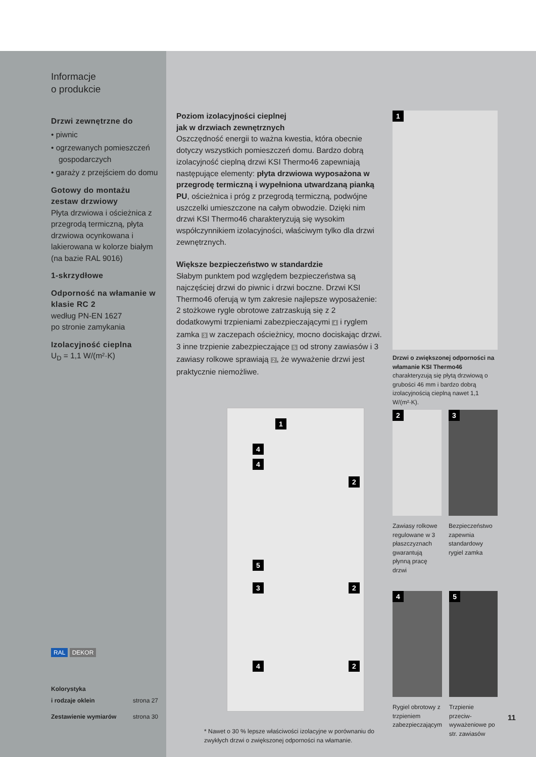Informacje
o produkcie
Drzwi zewnętrzne do
• piwnic
• ogrzewanych pomieszczeń gospodarczych
• garaży z przejściem do domu
Gotowy do montażu zestaw drzwiowy
Płyta drzwiowa i ościeżnica z przegrodą termiczną, płyta drzwiowa ocynkowana i lakierowana w kolorze białym (na bazie RAL 9016)
1-skrzydłowe
Odporność na włamanie w klasie RC 2
według PN-EN 1627
po stronie zamykania
Izolacyjność cieplna
U<sub>D</sub> = 1,1 W/(m²·K)
RAL DEKOR
Kolorystyka
i rodzaje oklein strona 27
Zestawienie wymiarów strona 30
Poziom izolacyjności cieplnej
jak w drzwiach zewnętrznych
Oszczędność energii to ważna kwestia, która obecnie dotyczy wszystkich pomieszczeń domu. Bardzo dobrą izolacyjność cieplną drzwi KSI Thermo46 zapewniają następujące elementy: płyta drzwiowa wyposażona w przegrodę termiczną i wypełniona utwardzaną pianką PU, ościeżnica i próg z przegrodą termiczną, podwójne uszczelki umieszczone na całym obwodzie. Dzięki nim drzwi KSI Thermo46 charakteryzują się wysokim współczynnikiem izolacyjności, właściwym tylko dla drzwi zewnętrznych.
Większe bezpieczeństwo w standardzie
Słabym punktem pod względem bezpieczeństwa są najczęściej drzwi do piwnic i drzwi boczne. Drzwi KSI Thermo46 oferują w tym zakresie najlepsze wyposażenie: 2 stożkowe rygle obrotowe zatrzaskują się z 2 dodatkowymi trzpieniami zabezpieczającymi 4 i ryglem zamka 3 w zaczepach ościeżnicy, mocno dociskając drzwi. 3 inne trzpienie zabezpieczające 5 od strony zawiasów i 3 zawiasy rolkowe sprawiają 2, że wyważenie drzwi jest praktycznie niemożliwe.
1
4
4
2
5
3 2
4 2
* Nawet o 30 % lepsze właściwości izolacyjne w porównaniu do zwykłych drzwi o zwiększonej odporności na włamanie.
1
Drzwi o zwiększonej odporności na włamanie KSI Thermo46 charakteryzują się płytą drzwiową o grubości 46 mm i bardzo dobrą izolacyjnością cieplną nawet 1,1 W/(m²·K).
2
Zawiasy rolkowe regulowane w 3 płaszczyznach gwarantują płynną pracę drzwi
3
Bezpieczeństwo zapewnia standardowy rygiel zamka
4
Rygiel obrotowy z trzpieniem zabezpieczającym
5
Trzpienie przeciw-wyważeniowe po str. zawiasów
11